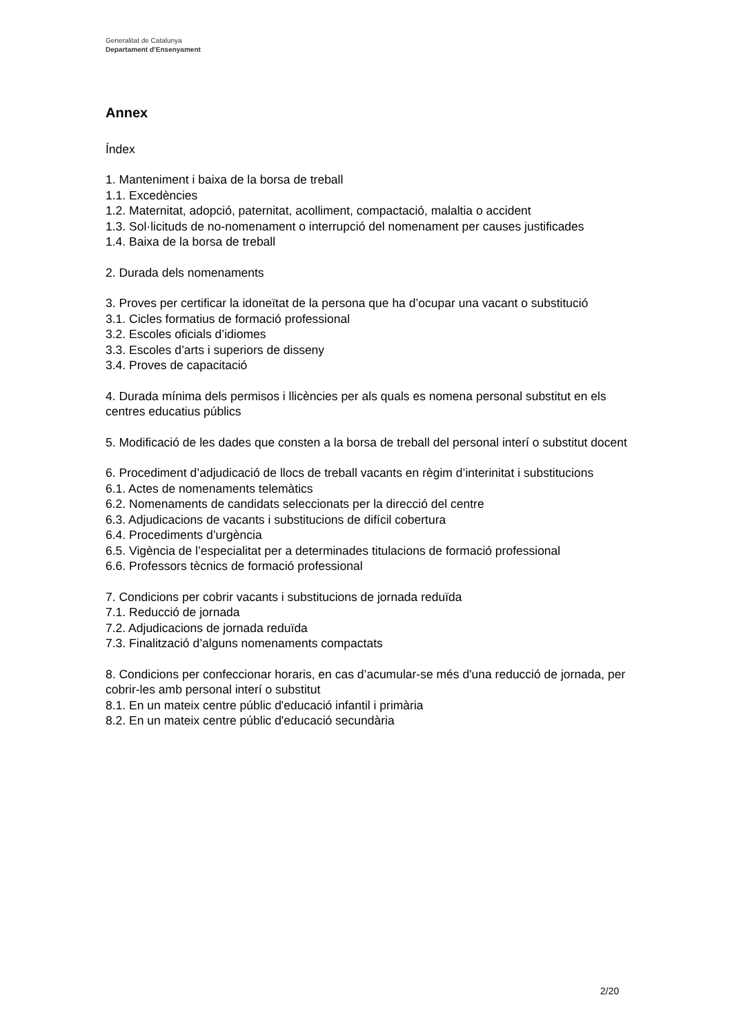Generalitat de Catalunya
Departament d’Ensenyament
Annex
Índex
1. Manteniment i baixa de la borsa de treball
1.1. Excedències
1.2. Maternitat, adopció, paternitat, acolliment, compactació, malaltia o accident
1.3. Sol·licituds de no-nomenament o interrupció del nomenament per causes justificades
1.4. Baixa de la borsa de treball
2. Durada dels nomenaments
3. Proves per certificar la idoneïtat de la persona que ha d’ocupar una vacant o substitució
3.1. Cicles formatius de formació professional
3.2. Escoles oficials d’idiomes
3.3. Escoles d’arts i superiors de disseny
3.4. Proves de capacitació
4. Durada mínima dels permisos i llicències per als quals es nomena personal substitut en els centres educatius públics
5. Modificació de les dades que consten a la borsa de treball del personal interí o substitut docent
6. Procediment d’adjudicació de llocs de treball vacants en règim d’interinitat i substitucions
6.1. Actes de nomenaments telemàtics
6.2. Nomenaments de candidats seleccionats per la direcció del centre
6.3. Adjudicacions de vacants i substitucions de difícil cobertura
6.4. Procediments d’urgència
6.5. Vigència de l’especialitat per a determinades titulacions de formació professional
6.6. Professors tècnics de formació professional
7. Condicions per cobrir vacants i substitucions de jornada reduïda
7.1. Reducció de jornada
7.2. Adjudicacions de jornada reduïda
7.3. Finalització d’alguns nomenaments compactats
8. Condicions per confeccionar horaris, en cas d’acumular-se més d'una reducció de jornada, per cobrir-les amb personal interí o substitut
8.1. En un mateix centre públic d'educació infantil i primària
8.2. En un mateix centre públic d'educació secundària
2/20